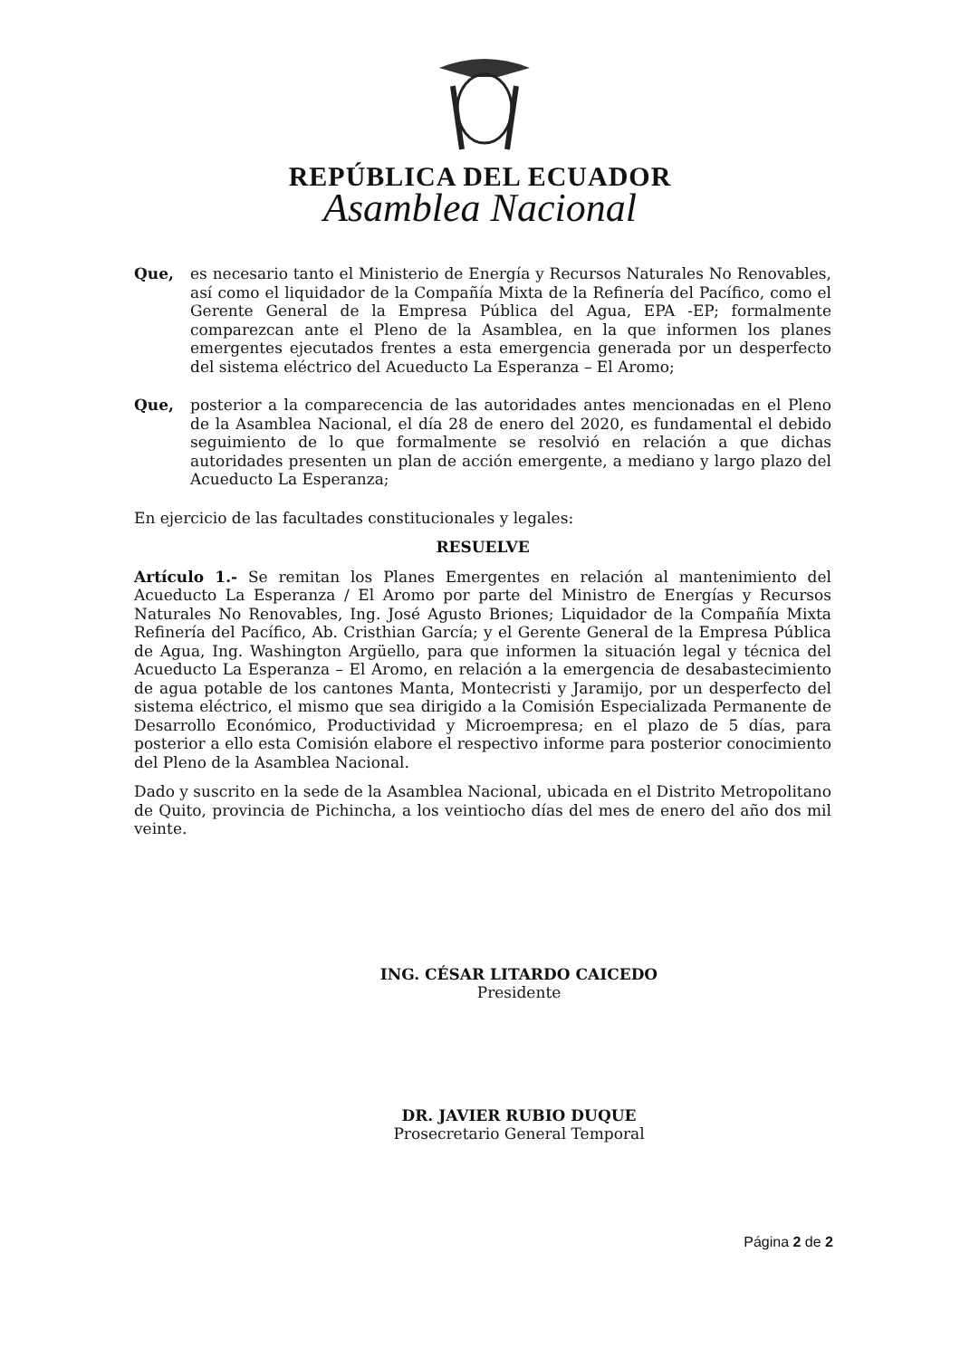REPÚBLICA DEL ECUADOR
Asamblea Nacional
Que, es necesario tanto el Ministerio de Energía y Recursos Naturales No Renovables, así como el liquidador de la Compañía Mixta de la Refinería del Pacífico, como el Gerente General de la Empresa Pública del Agua, EPA -EP; formalmente comparezcan ante el Pleno de la Asamblea, en la que informen los planes emergentes ejecutados frentes a esta emergencia generada por un desperfecto del sistema eléctrico del Acueducto La Esperanza – El Aromo;
Que, posterior a la comparecencia de las autoridades antes mencionadas en el Pleno de la Asamblea Nacional, el día 28 de enero del 2020, es fundamental el debido seguimiento de lo que formalmente se resolvió en relación a que dichas autoridades presenten un plan de acción emergente, a mediano y largo plazo del Acueducto La Esperanza;
En ejercicio de las facultades constitucionales y legales:
RESUELVE
Artículo 1.- Se remitan los Planes Emergentes en relación al mantenimiento del Acueducto La Esperanza / El Aromo por parte del Ministro de Energías y Recursos Naturales No Renovables, Ing. José Agusto Briones; Liquidador de la Compañía Mixta Refinería del Pacífico, Ab. Cristhian García; y el Gerente General de la Empresa Pública de Agua, Ing. Washington Argüello, para que informen la situación legal y técnica del Acueducto La Esperanza – El Aromo, en relación a la emergencia de desabastecimiento de agua potable de los cantones Manta, Montecristi y Jaramijo, por un desperfecto del sistema eléctrico, el mismo que sea dirigido a la Comisión Especializada Permanente de Desarrollo Económico, Productividad y Microempresa; en el plazo de 5 días, para posterior a ello esta Comisión elabore el respectivo informe para posterior conocimiento del Pleno de la Asamblea Nacional.
Dado y suscrito en la sede de la Asamblea Nacional, ubicada en el Distrito Metropolitano de Quito, provincia de Pichincha, a los veintiocho días del mes de enero del año dos mil veinte.
ING. CÉSAR LITARDO CAICEDO
Presidente
DR. JAVIER RUBIO DUQUE
Prosecretario General Temporal
Página 2 de 2